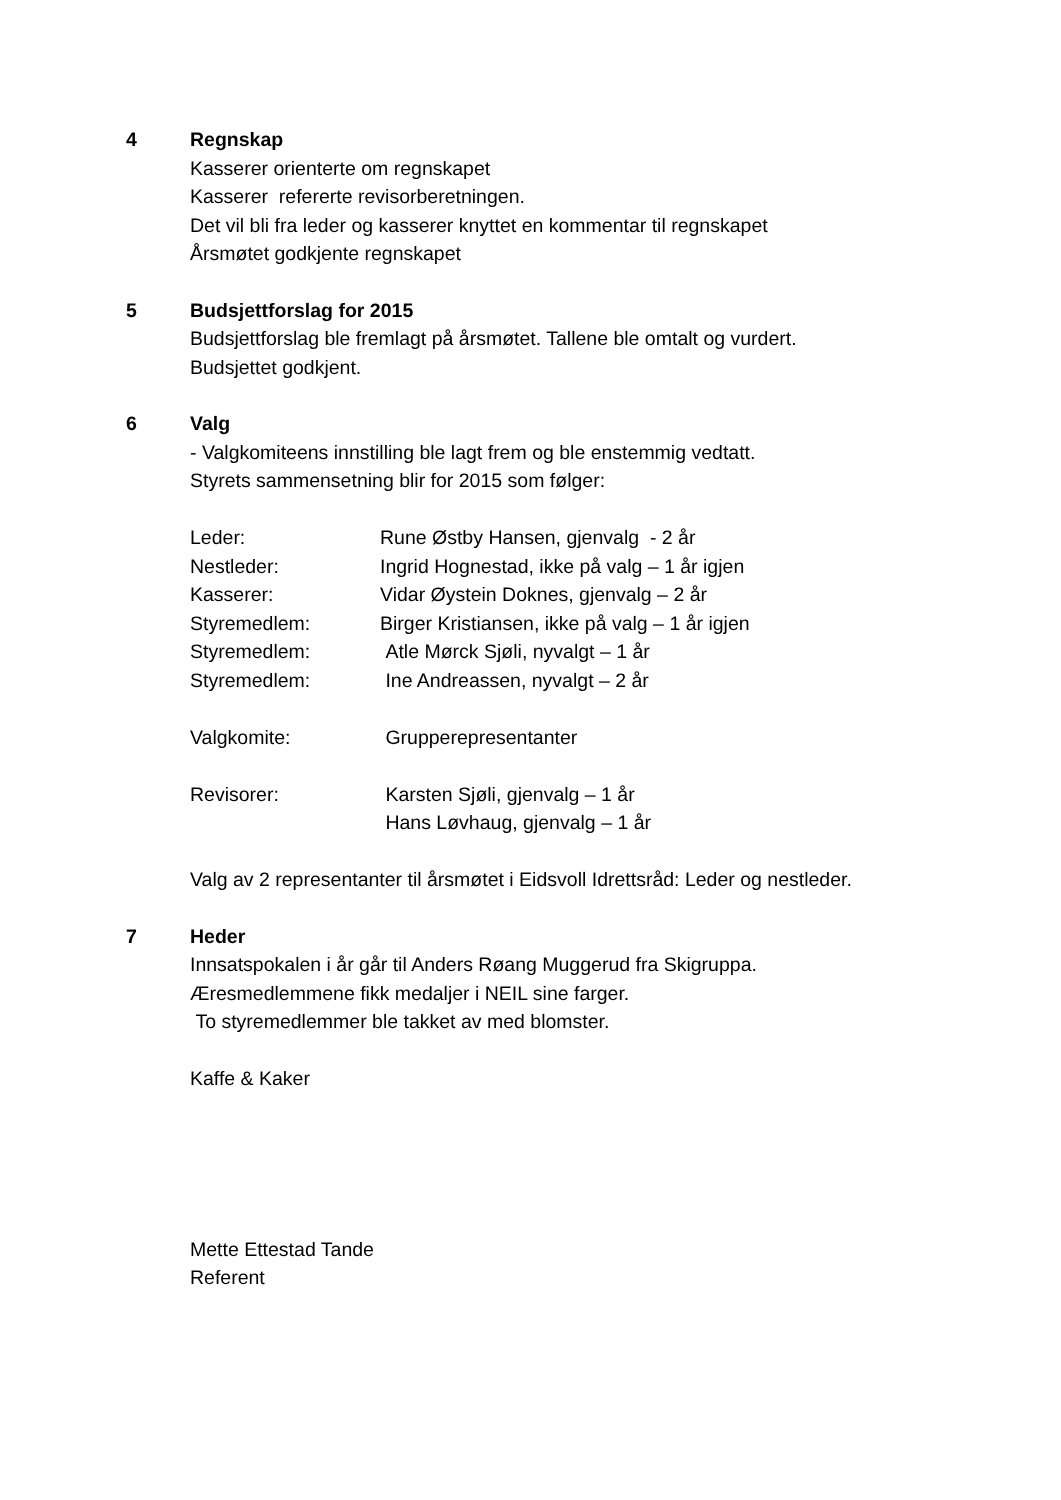4
Regnskap
Kasserer orienterte om regnskapet
Kasserer refererte revisorberetningen.
Det vil bli fra leder og kasserer knyttet en kommentar til regnskapet
Årsmøtet godkjente regnskapet
5
Budsjettforslag for 2015
Budsjettforslag ble fremlagt på årsmøtet. Tallene ble omtalt og vurdert.
Budsjettet godkjent.
6
Valg
- Valgkomiteens innstilling ble lagt frem og ble enstemmig vedtatt.
Styrets sammensetning blir for 2015 som følger:
Leder: Rune Østby Hansen, gjenvalg - 2 år
Nestleder: Ingrid Hognestad, ikke på valg – 1 år igjen
Kasserer: Vidar Øystein Doknes, gjenvalg – 2 år
Styremedlem: Birger Kristiansen, ikke på valg – 1 år igjen
Styremedlem: Atle Mørck Sjøli, nyvalgt – 1 år
Styremedlem: Ine Andreassen, nyvalgt – 2 år
Valgkomite: Grupperepresentanter
Revisorer: Karsten Sjøli, gjenvalg – 1 år
Hans Løvhaug, gjenvalg – 1 år
Valg av 2 representanter til årsmøtet i Eidsvoll Idrettsråd: Leder og nestleder.
7
Heder
Innsatspokalen i år går til Anders Røang Muggerud fra Skigruppa.
Æresmedlemmene fikk medaljer i NEIL sine farger.
To styremedlemmer ble takket av med blomster.
Kaffe & Kaker
Mette Ettestad Tande
Referent